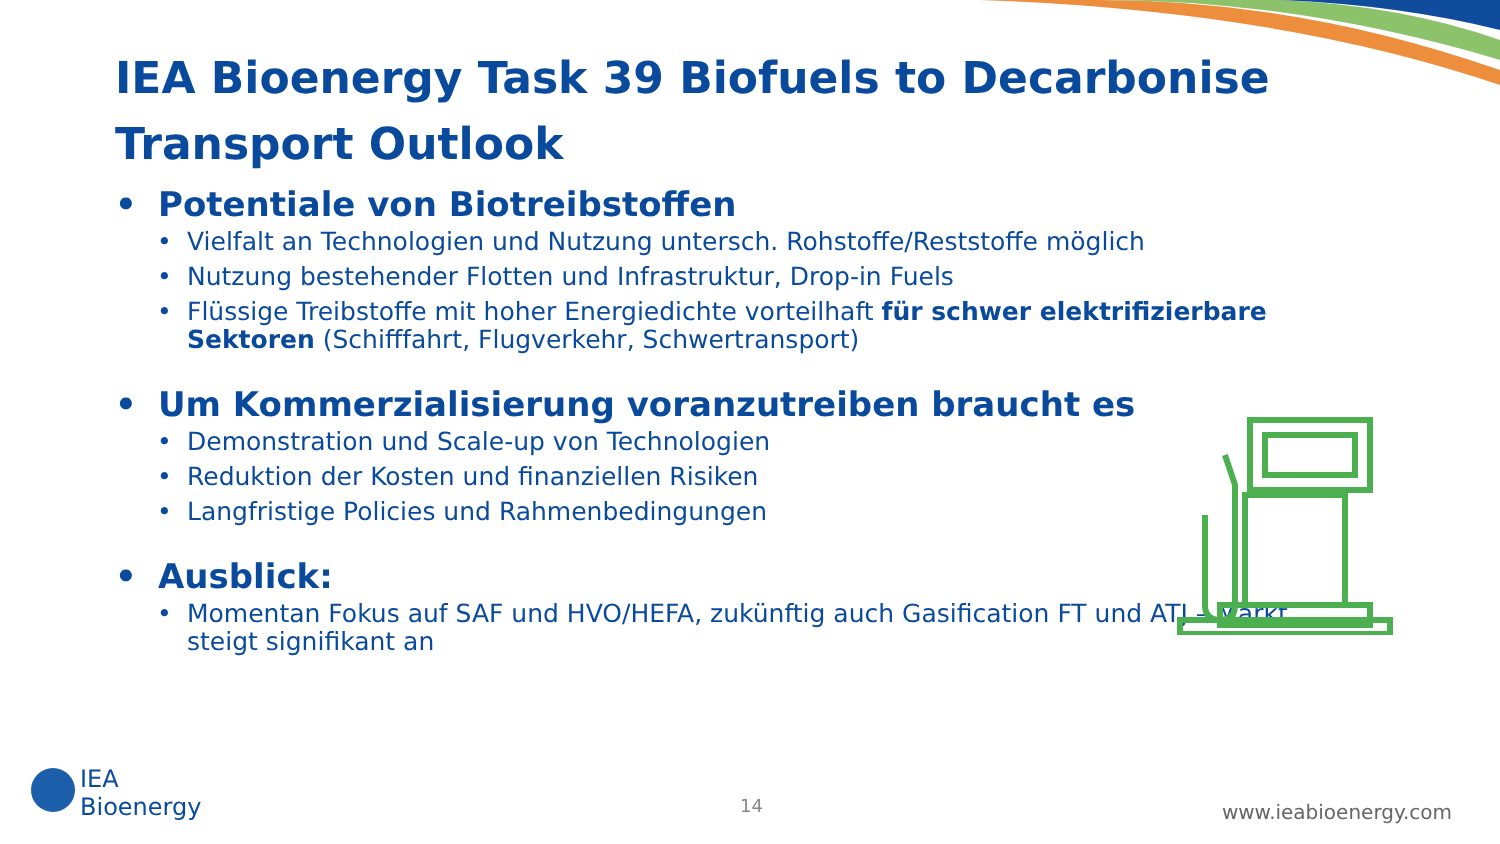IEA Bioenergy Task 39 Biofuels to Decarbonise Transport Outlook
• Potentiale von Biotreibstoffen
• Vielfalt an Technologien und Nutzung untersch. Rohstoffe/Reststoffe möglich
• Nutzung bestehender Flotten und Infrastruktur, Drop-in Fuels
• Flüssige Treibstoffe mit hoher Energiedichte vorteilhaft für schwer elektrifizierbare Sektoren (Schifffahrt, Flugverkehr, Schwertransport)
• Um Kommerzialisierung voranzutreiben braucht es
• Demonstration und Scale-up von Technologien
• Reduktion der Kosten und finanziellen Risiken
• Langfristige Policies und Rahmenbedingungen
• Ausblick:
• Momentan Fokus auf SAF und HVO/HEFA, zukünftig auch Gasification FT und ATJ – Markt steigt signifikant an
IEA
Bioenergy
14 www.ieabioenergy.com